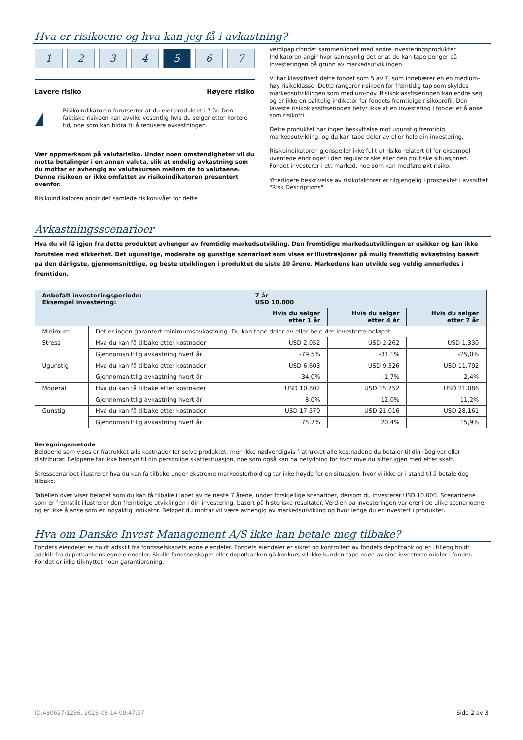Hva er risikoene og hva kan jeg få i avkastning?
1 2 3 4 5 6 7
Lavere risiko Høyere risiko
!
Risikoindikatoren forutsetter at du eier produktet i 7 år. Den faktiske risikoen kan avvike vesentlig hvis du selger etter kortere tid, noe som kan bidra til å redusere avkastningen.
Vær oppmerksom på valutarisiko. Under noen omstendigheter vil du motta betalinger i en annen valuta, slik at endelig avkastning som du mottar er avhengig av valutakursen mellom de to valutaene. Denne risikoen er ikke omfattet av risikoindikatoren presentert ovenfor.
Risikoindikatoren angir det samlede risikonivået for dette
verdipapirfondet sammenlignet med andre investeringsprodukter. Indikatoren angir hvor sannsynlig det er at du kan tape penger på investeringen på grunn av markedsutviklingen.
Vi har klassifisert dette fondet som 5 av 7, som innebærer en en medium-høy risikoklasse. Dette rangerer risikoen for fremtidig tap som skyldes markedsutviklingen som medium-høy. Risikoklassfisieringen kan endre seg og er ikke en pålitelig indikator for fondets fremtidige risikoprofil. Den laveste risikoklassifiseringen betyr ikke at en investering i fondet er å anse som risikofri.
Dette produktet har ingen beskyttelse mot ugunstig fremtidig markedsutvikling, og du kan tape deler av eller hele din investering.
Risikoindikatoren gjenspeiler ikke fullt ut risiko relatert til for eksempel uventede endringer i den regulatoriske eller den politiske situasjonen. Fondet investerer i ett marked, noe som kan medføre økt risiko.
Ytterligere beskrivelse av risikofaktorer er tilgjengelig i prospektet i avsnittet "Risk Descriptions".
Avkastningsscenarioer
Hva du vil få igjen fra dette produktet avhenger av fremtidig markedsutvikling. Den fremtidige markedsutviklingen er usikker og kan ikke forutsies med sikkerhet. Det ugunstige, moderate og gunstige scenarioet som vises er illustrasjoner på mulig fremtidig avkastning basert på den dårligste, gjennomsnittlige, og beste utviklingen i produktet de siste 10 årene. Markedene kan utvikle seg veldig annerledes i fremtiden.
| Anbefalt investeringsperiode: Eksempel investering: | | 7 år USD 10.000 | | |
| --- | --- | --- | --- | --- |
| | | Hvis du selger etter 1 år | Hvis du selger etter 4 år | Hvis du selger etter 7 år |
| Minimum | Det er ingen garantert minimumsavkastning. Du kan tape deler av eller hele det investerte beløpet. | | | |
| Stress | Hva du kan få tilbake etter kostnader | USD 2.052 | USD 2.262 | USD 1.330 |
| | Gjennomsnittlig avkastning hvert år | -79,5% | -31,1% | -25,0% |
| Ugunstig | Hva du kan få tilbake etter kostnader | USD 6.603 | USD 9.326 | USD 11.792 |
| | Gjennomsnittlig avkastning hvert år | -34,0% | -1,7% | 2,4% |
| Moderat | Hva du kan få tilbake etter kostnader | USD 10.802 | USD 15.752 | USD 21.086 |
| | Gjennomsnittlig avkastning hvert år | 8,0% | 12,0% | 11,2% |
| Gunstig | Hva du kan få tilbake etter kostnader | USD 17.570 | USD 21.016 | USD 28.161 |
| | Gjennomsnittlig avkastning hvert år | 75,7% | 20,4% | 15,9% |
Beregningsmetode
Beløpene som vises er fratrukket alle kostnader for selve produktet, men ikke nødvendigvis fratrukket alle kostnadene du betaler til din rådgiver eller distributør. Beløpene tar ikke hensyn til din personlige skattesituasjon, noe som også kan ha betydning for hvor mye du sitter igjen med etter skatt.
Stresscenarioet illustrerer hva du kan få tilbake under ekstreme markedsforhold og tar ikke høyde for en situasjon, hvor vi ikke er i stand til å betale deg tilbake.
Tabellen over viser beløpet som du kan få tilbake i løpet av de neste 7 årene, under forskjellige scenarioer, dersom du investerer USD 10.000. Scenarioene som er fremstilt illustrerer den fremtidige utviklingen i din investering, basert på historiske resultater. Verdien på investeringen varierer i de ulike scenarioene og er ikke å anse som en nøyaktig indikator. Beløpet du mottar vil være avhengig av markedsutvikling og hvor lenge du er investert i produktet.
Hva om Danske Invest Management A/S ikke kan betale meg tilbake?
Fondets eiendeler er holdt adskilt fra fondsselskapets egne eiendeler. Fondets eiendeler er sikret og kontrollert av fondets depotbank og er i tillegg holdt adskilt fra depotbankens egne eiendeler. Skulle fondsselskapet eller depotbanken gå konkurs vil ikke kunden tape noen av sine investerte midler i fondet. Fondet er ikke tilknyttet noen garantiordning.
ID:480627/1236, 2023-03-14 09:47:37 Side 2 av 3